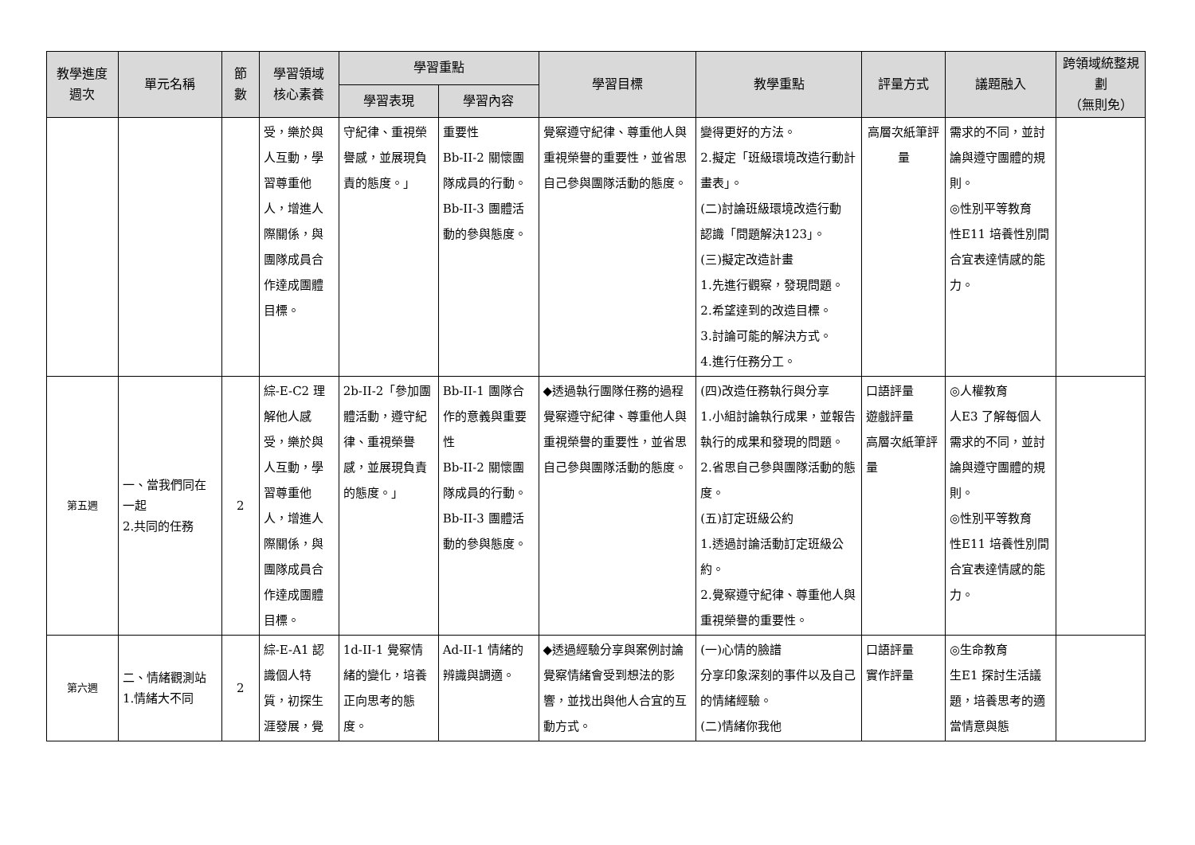| 教學進度 週次 | 單元名稱 | 節 數 | 學習領域 核心素養 | 學習重點 | | 學習目標 | 教學重點 | 評量方式 | 議題融入 | 跨領域統整規劃 （無則免） |
| --- | --- | --- | --- | --- | --- | --- | --- | --- | --- | --- |
| | | | | 學習表現 | 學習內容 | | | | | |
| | | | 受，樂於與人互動，學習尊重他人，增進人際關係，與團隊成員合作達成團體目標。 | 守紀律、重視榮譽感，並展現負責的態度。」 | 重要性 Bb-II-2 關懷團隊成員的行動。 Bb-II-3 團體活動的參與態度。 | 覺察遵守紀律、尊重他人與重視榮譽的重要性，並省思自己參與團隊活動的態度。 | 變得更好的方法。 2.擬定「班級環境改造行動計畫表」。 (二)討論班級環境改造行動 認識「問題解決123」。 (三)擬定改造計畫 1.先進行觀察，發現問題。 2.希望達到的改造目標。 3.討論可能的解決方式。 4.進行任務分工。 | 高層次紙筆評量 | 需求的不同，並討論與遵守團體的規則。 ◎性別平等教育 性E11 培養性別間合宜表達情感的能力。 | |
| 第五週 | 一、當我們同在一起 2.共同的任務 | 2 | 綜-E-C2 理解他人感受，樂於與人互動，學習尊重他人，增進人際關係，與團隊成員合作達成團體目標。 | 2b-II-2「參加團體活動，遵守紀律、重視榮譽感，並展現負責的態度。」 | Bb-II-1 團隊合作的意義與重要性 Bb-II-2 關懷團隊成員的行動。 Bb-II-3 團體活動的參與態度。 | ◆透過執行團隊任務的過程覺察遵守紀律、尊重他人與重視榮譽的重要性，並省思自己參與團隊活動的態度。 | (四)改造任務執行與分享 1.小組討論執行成果，並報告執行的成果和發現的問題。 2.省思自己參與團隊活動的態度。 (五)訂定班級公約 1.透過討論活動訂定班級公約。 2.覺察遵守紀律、尊重他人與重視榮譽的重要性。 | 口語評量 遊戲評量 高層次紙筆評量 | ◎人權教育 人E3 了解每個人需求的不同，並討論與遵守團體的規則。 ◎性別平等教育 性E11 培養性別間合宜表達情感的能力。 | |
| 第六週 | 二、情緒觀測站 1.情緒大不同 | 2 | 綜-E-A1 認識個人特質，初探生涯發展，覺 | 1d-II-1 覺察情緒的變化，培養正向思考的態度。 | Ad-II-1 情緒的辨識與調適。 | ◆透過經驗分享與案例討論覺察情緒會受到想法的影響，並找出與他人合宜的互動方式。 | (一)心情的臉譜 分享印象深刻的事件以及自己的情緒經驗。 (二)情緒你我他 | 口語評量 實作評量 | ◎生命教育 生E1 探討生活議題，培養思考的適當情意與態 | |